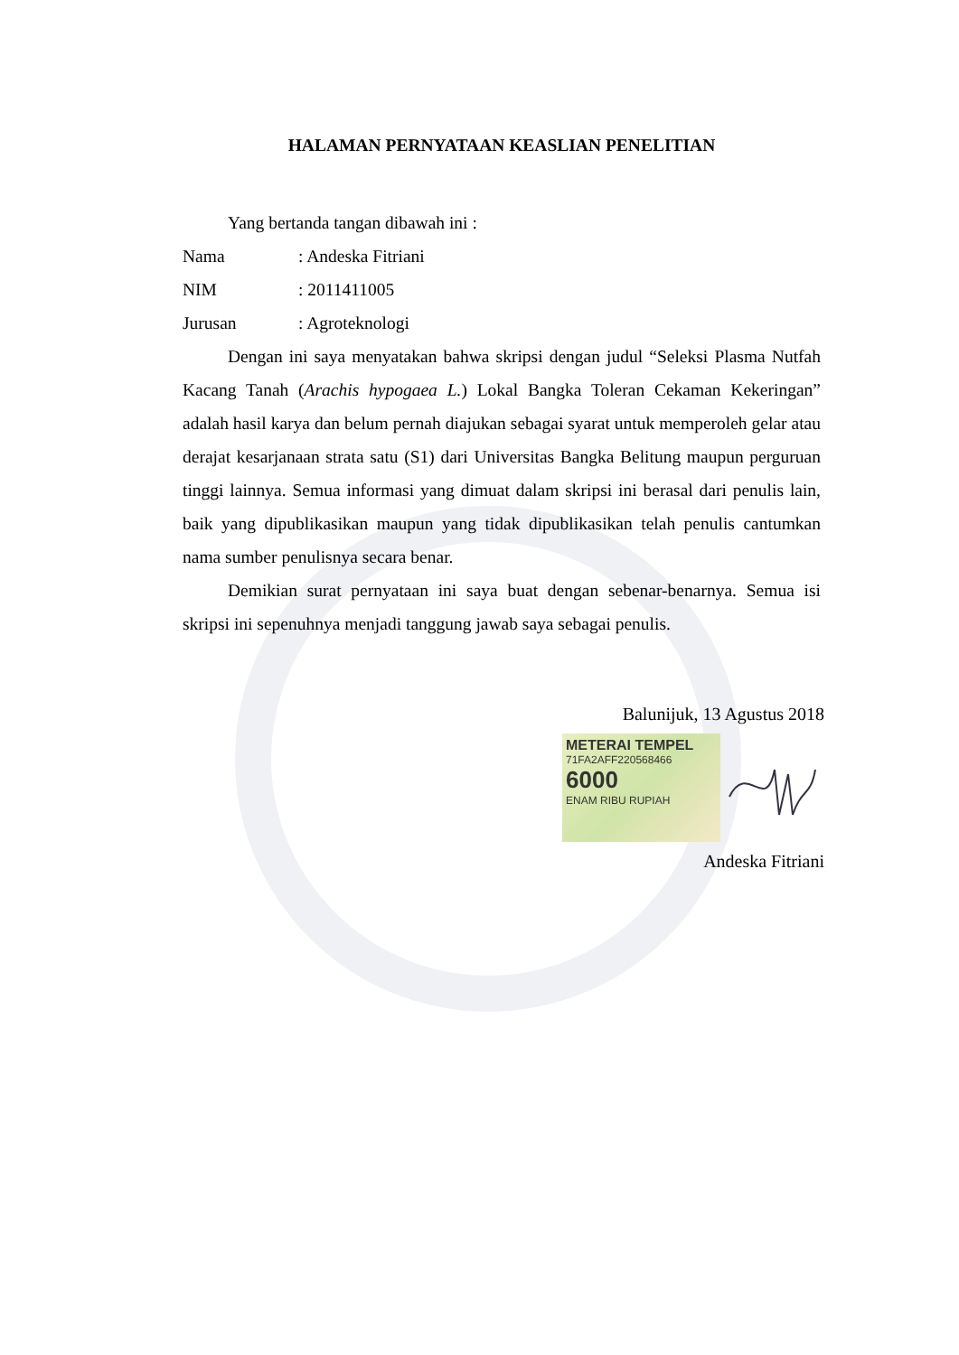HALAMAN PERNYATAAN KEASLIAN PENELITIAN
Yang bertanda tangan dibawah ini :
Nama: Andeska Fitriani
NIM: 2011411005
Jurusan: Agroteknologi
Dengan ini saya menyatakan bahwa skripsi dengan judul “Seleksi Plasma Nutfah Kacang Tanah (Arachis hypogaea L.) Lokal Bangka Toleran Cekaman Kekeringan” adalah hasil karya dan belum pernah diajukan sebagai syarat untuk memperoleh gelar atau derajat kesarjanaan strata satu (S1) dari Universitas Bangka Belitung maupun perguruan tinggi lainnya. Semua informasi yang dimuat dalam skripsi ini berasal dari penulis lain, baik yang dipublikasikan maupun yang tidak dipublikasikan telah penulis cantumkan nama sumber penulisnya secara benar.
Demikian surat pernyataan ini saya buat dengan sebenar-benarnya. Semua isi skripsi ini sepenuhnya menjadi tanggung jawab saya sebagai penulis.
Balunijuk, 13 Agustus 2018
METERAI TEMPEL
71FA2AFF220568466
6000
ENAM RIBU RUPIAH
Andeska Fitriani